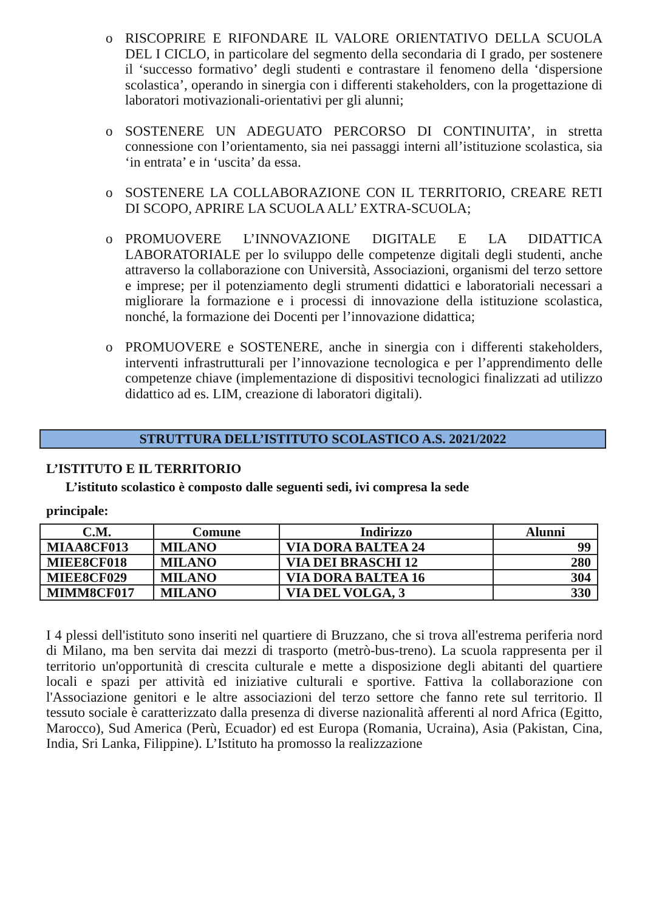o RISCOPRIRE E RIFONDARE IL VALORE ORIENTATIVO DELLA SCUOLA DEL I CICLO, in particolare del segmento della secondaria di I grado, per sostenere il ‘successo formativo’ degli studenti e contrastare il fenomeno della ‘dispersione scolastica’, operando in sinergia con i differenti stakeholders, con la progettazione di laboratori motivazionali-orientativi per gli alunni;
o SOSTENERE UN ADEGUATO PERCORSO DI CONTINUITA’, in stretta connessione con l’orientamento, sia nei passaggi interni all’istituzione scolastica, sia ‘in entrata’ e in ‘uscita’ da essa.
o SOSTENERE LA COLLABORAZIONE CON IL TERRITORIO, CREARE RETI DI SCOPO, APRIRE LA SCUOLA ALL’ EXTRA-SCUOLA;
o PROMUOVERE L’INNOVAZIONE DIGITALE E LA DIDATTICA LABORATORIALE per lo sviluppo delle competenze digitali degli studenti, anche attraverso la collaborazione con Università, Associazioni, organismi del terzo settore e imprese; per il potenziamento degli strumenti didattici e laboratoriali necessari a migliorare la formazione e i processi di innovazione della istituzione scolastica, nonché, la formazione dei Docenti per l’innovazione didattica;
o PROMUOVERE e SOSTENERE, anche in sinergia con i differenti stakeholders, interventi infrastrutturali per l’innovazione tecnologica e per l’apprendimento delle competenze chiave (implementazione di dispositivi tecnologici finalizzati ad utilizzo didattico ad es. LIM, creazione di laboratori digitali).
STRUTTURA DELL’ISTITUTO SCOLASTICO A.S. 2021/2022
L’ISTITUTO E IL TERRITORIO
L’istituto scolastico è composto dalle seguenti sedi, ivi compresa la sede
principale:
| C.M. | Comune | Indirizzo | Alunni |
| --- | --- | --- | --- |
| MIAA8CF013 | MILANO | VIA DORA BALTEA 24 | 99 |
| MIEE8CF018 | MILANO | VIA DEI BRASCHI 12 | 280 |
| MIEE8CF029 | MILANO | VIA DORA BALTEA 16 | 304 |
| MIMM8CF017 | MILANO | VIA DEL VOLGA, 3 | 330 |
I 4 plessi dell'istituto sono inseriti nel quartiere di Bruzzano, che si trova all'estrema periferia nord di Milano, ma ben servita dai mezzi di trasporto (metrò-bus-treno). La scuola rappresenta per il territorio un'opportunità di crescita culturale e mette a disposizione degli abitanti del quartiere locali e spazi per attività ed iniziative culturali e sportive. Fattiva la collaborazione con l'Associazione genitori e le altre associazioni del terzo settore che fanno rete sul territorio. Il tessuto sociale è caratterizzato dalla presenza di diverse nazionalità afferenti al nord Africa (Egitto, Marocco), Sud America (Perù, Ecuador) ed est Europa (Romania, Ucraina), Asia (Pakistan, Cina, India, Sri Lanka, Filippine). L’Istituto ha promosso la realizzazione